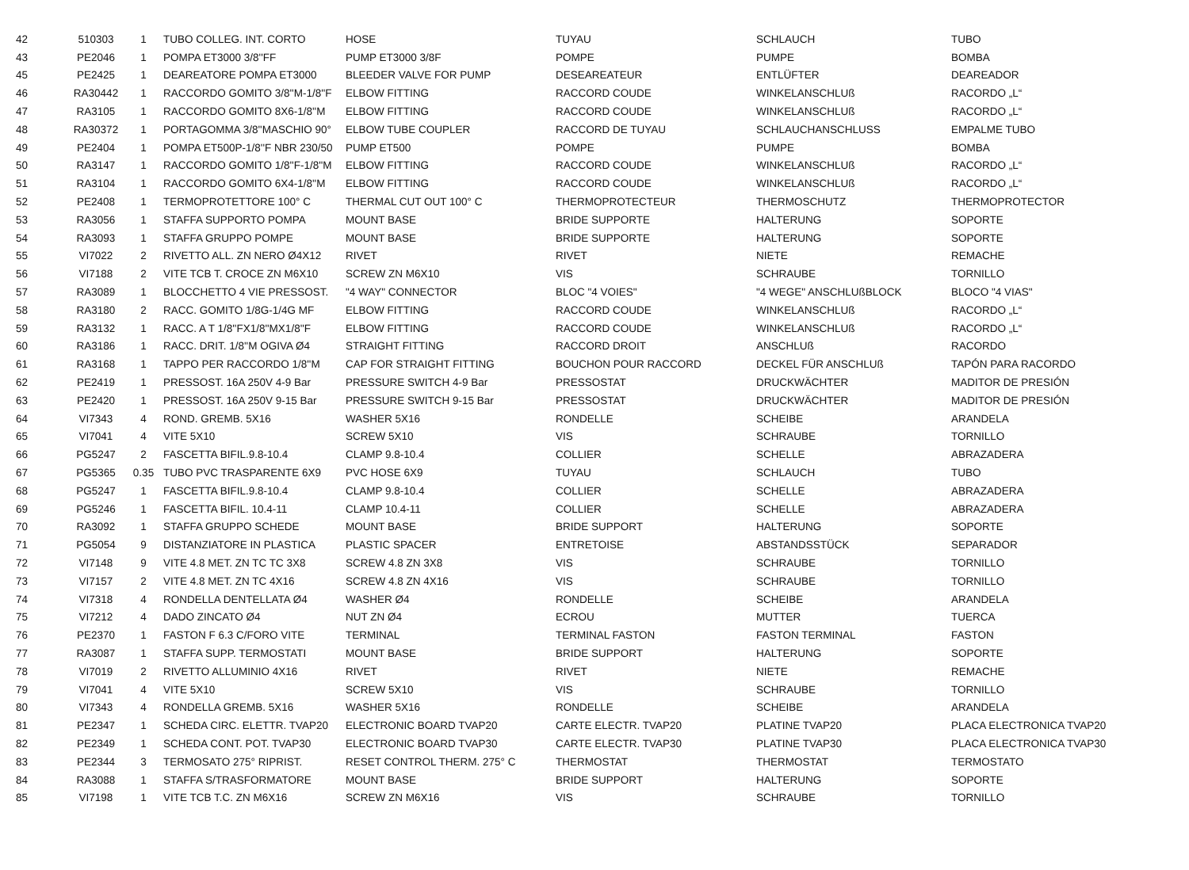| 42 | 510303 | 1 | TUBO COLLEG. INT. CORTO | HOSE | TUYAU | SCHLAUCH | TUBO |
| 43 | PE2046 | 1 | POMPA ET3000 3/8''FF | PUMP ET3000 3/8F | POMPE | PUMPE | BOMBA |
| 45 | PE2425 | 1 | DEAREATORE POMPA ET3000 | BLEEDER VALVE FOR PUMP | DESEAREATEUR | ENTLÜFTER | DEAREADOR |
| 46 | RA30442 | 1 | RACCORDO GOMITO 3/8''M-1/8''F | ELBOW FITTING | RACCORD COUDE | WINKELANSCHLUß | RACORDO „L“ |
| 47 | RA3105 | 1 | RACCORDO GOMITO 8X6-1/8''M | ELBOW FITTING | RACCORD COUDE | WINKELANSCHLUß | RACORDO „L“ |
| 48 | RA30372 | 1 | PORTAGOMMA 3/8''MASCHIO 90° | ELBOW TUBE COUPLER | RACCORD DE TUYAU | SCHLAUCHANSCHLUSS | EMPALME TUBO |
| 49 | PE2404 | 1 | POMPA ET500P-1/8''F NBR 230/50 | PUMP ET500 | POMPE | PUMPE | BOMBA |
| 50 | RA3147 | 1 | RACCORDO GOMITO 1/8''F-1/8''M | ELBOW FITTING | RACCORD COUDE | WINKELANSCHLUß | RACORDO „L“ |
| 51 | RA3104 | 1 | RACCORDO GOMITO 6X4-1/8''M | ELBOW FITTING | RACCORD COUDE | WINKELANSCHLUß | RACORDO „L“ |
| 52 | PE2408 | 1 | TERMOPROTETTORE 100° C | THERMAL CUT OUT 100° C | THERMOPROTECTEUR | THERMOSCHUTZ | THERMOPROTECTOR |
| 53 | RA3056 | 1 | STAFFA SUPPORTO POMPA | MOUNT BASE | BRIDE SUPPORTE | HALTERUNG | SOPORTE |
| 54 | RA3093 | 1 | STAFFA GRUPPO POMPE | MOUNT BASE | BRIDE SUPPORTE | HALTERUNG | SOPORTE |
| 55 | VI7022 | 2 | RIVETTO ALL. ZN NERO Ø4X12 | RIVET | RIVET | NIETE | REMACHE |
| 56 | VI7188 | 2 | VITE TCB T. CROCE ZN M6X10 | SCREW ZN M6X10 | VIS | SCHRAUBE | TORNILLO |
| 57 | RA3089 | 1 | BLOCCHETTO 4 VIE PRESSOST. | "4 WAY" CONNECTOR | BLOC "4 VOIES" | "4 WEGE" ANSCHLUßBLOCK | BLOCO "4 VIAS" |
| 58 | RA3180 | 2 | RACC. GOMITO 1/8G-1/4G MF | ELBOW FITTING | RACCORD COUDE | WINKELANSCHLUß | RACORDO „L“ |
| 59 | RA3132 | 1 | RACC. A T 1/8''FX1/8''MX1/8''F | ELBOW FITTING | RACCORD COUDE | WINKELANSCHLUß | RACORDO „L“ |
| 60 | RA3186 | 1 | RACC. DRIT. 1/8''M OGIVA Ø4 | STRAIGHT FITTING | RACCORD DROIT | ANSCHLUß | RACORDO |
| 61 | RA3168 | 1 | TAPPO PER RACCORDO 1/8''M | CAP FOR STRAIGHT FITTING | BOUCHON POUR RACCORD | DECKEL FÜR ANSCHLUß | TAPÓN PARA RACORDO |
| 62 | PE2419 | 1 | PRESSOST. 16A 250V 4-9 Bar | PRESSURE SWITCH 4-9 Bar | PRESSOSTAT | DRUCKWÄCHTER | MADITOR DE PRESIÓN |
| 63 | PE2420 | 1 | PRESSOST. 16A 250V 9-15 Bar | PRESSURE SWITCH 9-15 Bar | PRESSOSTAT | DRUCKWÄCHTER | MADITOR DE PRESIÓN |
| 64 | VI7343 | 4 | ROND. GREMB. 5X16 | WASHER 5X16 | RONDELLE | SCHEIBE | ARANDELA |
| 65 | VI7041 | 4 | VITE 5X10 | SCREW 5X10 | VIS | SCHRAUBE | TORNILLO |
| 66 | PG5247 | 2 | FASCETTA BIFIL.9.8-10.4 | CLAMP 9.8-10.4 | COLLIER | SCHELLE | ABRAZADERA |
| 67 | PG5365 | 0.35 | TUBO PVC TRASPARENTE 6X9 | PVC HOSE 6X9 | TUYAU | SCHLAUCH | TUBO |
| 68 | PG5247 | 1 | FASCETTA BIFIL.9.8-10.4 | CLAMP 9.8-10.4 | COLLIER | SCHELLE | ABRAZADERA |
| 69 | PG5246 | 1 | FASCETTA BIFIL. 10.4-11 | CLAMP 10.4-11 | COLLIER | SCHELLE | ABRAZADERA |
| 70 | RA3092 | 1 | STAFFA GRUPPO SCHEDE | MOUNT BASE | BRIDE SUPPORT | HALTERUNG | SOPORTE |
| 71 | PG5054 | 9 | DISTANZIATORE IN PLASTICA | PLASTIC SPACER | ENTRETOISE | ABSTANDSSTÜCK | SEPARADOR |
| 72 | VI7148 | 9 | VITE 4.8 MET. ZN TC TC 3X8 | SCREW 4.8 ZN 3X8 | VIS | SCHRAUBE | TORNILLO |
| 73 | VI7157 | 2 | VITE 4.8 MET. ZN TC 4X16 | SCREW 4.8 ZN 4X16 | VIS | SCHRAUBE | TORNILLO |
| 74 | VI7318 | 4 | RONDELLA DENTELLATA Ø4 | WASHER Ø4 | RONDELLE | SCHEIBE | ARANDELA |
| 75 | VI7212 | 4 | DADO ZINCATO Ø4 | NUT ZN Ø4 | ECROU | MUTTER | TUERCA |
| 76 | PE2370 | 1 | FASTON F 6.3 C/FORO VITE | TERMINAL | TERMINAL FASTON | FASTON TERMINAL | FASTON |
| 77 | RA3087 | 1 | STAFFA SUPP. TERMOSTATI | MOUNT BASE | BRIDE SUPPORT | HALTERUNG | SOPORTE |
| 78 | VI7019 | 2 | RIVETTO ALLUMINIO 4X16 | RIVET | RIVET | NIETE | REMACHE |
| 79 | VI7041 | 4 | VITE 5X10 | SCREW 5X10 | VIS | SCHRAUBE | TORNILLO |
| 80 | VI7343 | 4 | RONDELLA GREMB. 5X16 | WASHER 5X16 | RONDELLE | SCHEIBE | ARANDELA |
| 81 | PE2347 | 1 | SCHEDA CIRC. ELETTR. TVAP20 | ELECTRONIC BOARD TVAP20 | CARTE ELECTR. TVAP20 | PLATINE TVAP20 | PLACA ELECTRONICA TVAP20 |
| 82 | PE2349 | 1 | SCHEDA CONT. POT. TVAP30 | ELECTRONIC BOARD TVAP30 | CARTE ELECTR. TVAP30 | PLATINE TVAP30 | PLACA ELECTRONICA TVAP30 |
| 83 | PE2344 | 3 | TERMOSATO 275° RIPRIST. | RESET CONTROL THERM. 275° C | THERMOSTAT | THERMOSTAT | TERMOSTATO |
| 84 | RA3088 | 1 | STAFFA S/TRASFORMATORE | MOUNT BASE | BRIDE SUPPORT | HALTERUNG | SOPORTE |
| 85 | VI7198 | 1 | VITE TCB T.C. ZN M6X16 | SCREW ZN M6X16 | VIS | SCHRAUBE | TORNILLO |